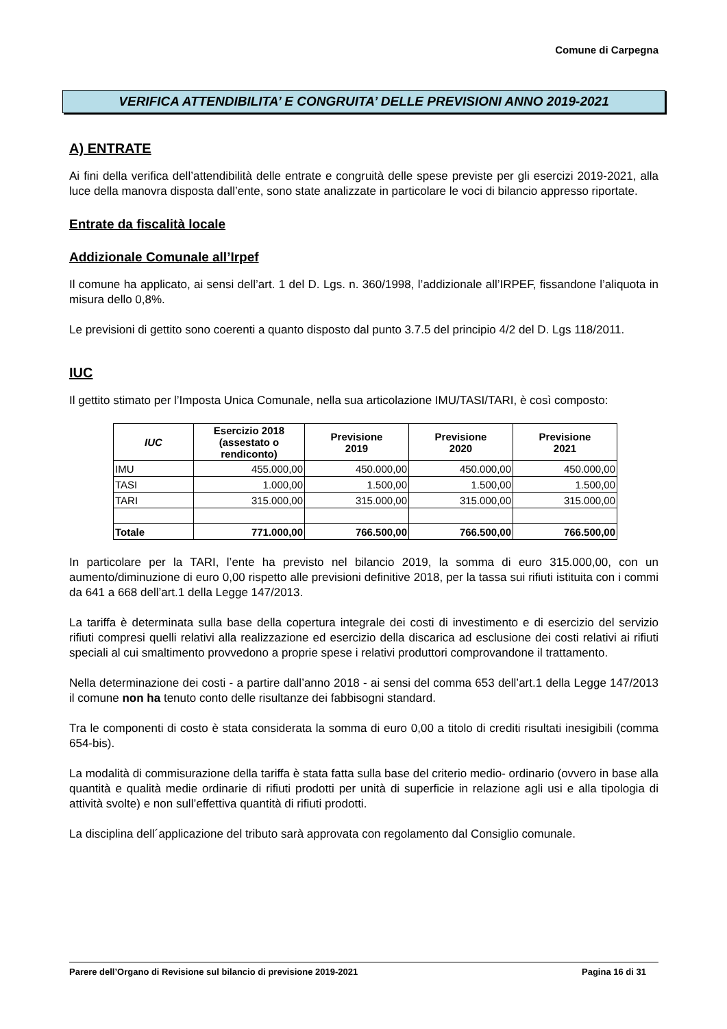Comune di Carpegna
VERIFICA ATTENDIBILITA’ E CONGRUITA’ DELLE PREVISIONI ANNO 2019-2021
A) ENTRATE
Ai fini della verifica dell’attendibilità delle entrate e congruità delle spese previste per gli esercizi 2019-2021, alla luce della manovra disposta dall’ente, sono state analizzate in particolare le voci di bilancio appresso riportate.
Entrate da fiscalità locale
Addizionale Comunale all’Irpef
Il comune ha applicato, ai sensi dell’art. 1 del D. Lgs. n. 360/1998, l’addizionale all’IRPEF, fissandone l’aliquota in misura dello 0,8%.
Le previsioni di gettito sono coerenti a quanto disposto dal punto 3.7.5 del principio 4/2 del D. Lgs 118/2011.
IUC
Il gettito stimato per l’Imposta Unica Comunale, nella sua articolazione IMU/TASI/TARI, è così composto:
| IUC | Esercizio 2018 (assestato o rendiconto) | Previsione 2019 | Previsione 2020 | Previsione 2021 |
| --- | --- | --- | --- | --- |
| IMU | 455.000,00 | 450.000,00 | 450.000,00 | 450.000,00 |
| TASI | 1.000,00 | 1.500,00 | 1.500,00 | 1.500,00 |
| TARI | 315.000,00 | 315.000,00 | 315.000,00 | 315.000,00 |
| Totale | 771.000,00 | 766.500,00 | 766.500,00 | 766.500,00 |
In particolare per la TARI, l’ente ha previsto nel bilancio 2019, la somma di euro 315.000,00, con un aumento/diminuzione di euro 0,00 rispetto alle previsioni definitive 2018, per la tassa sui rifiuti istituita con i commi da 641 a 668 dell’art.1 della Legge 147/2013.
La tariffa è determinata sulla base della copertura integrale dei costi di investimento e di esercizio del servizio rifiuti compresi quelli relativi alla realizzazione ed esercizio della discarica ad esclusione dei costi relativi ai rifiuti speciali al cui smaltimento provvedono a proprie spese i relativi produttori comprovandone il trattamento.
Nella determinazione dei costi - a partire dall’anno 2018 - ai sensi del comma 653 dell’art.1 della Legge 147/2013 il comune non ha tenuto conto delle risultanze dei fabbisogni standard.
Tra le componenti di costo è stata considerata la somma di euro 0,00 a titolo di crediti risultati inesigibili (comma 654-bis).
La modalità di commisurazione della tariffa è stata fatta sulla base del criterio medio- ordinario (ovvero in base alla quantità e qualità medie ordinarie di rifiuti prodotti per unità di superficie in relazione agli usi e alla tipologia di attività svolte) e non sull’effettiva quantità di rifiuti prodotti.
La disciplina dell´applicazione del tributo sarà approvata con regolamento dal Consiglio comunale.
Parere dell’Organo di Revisione sul bilancio di previsione 2019-2021 Pagina 16 di 31